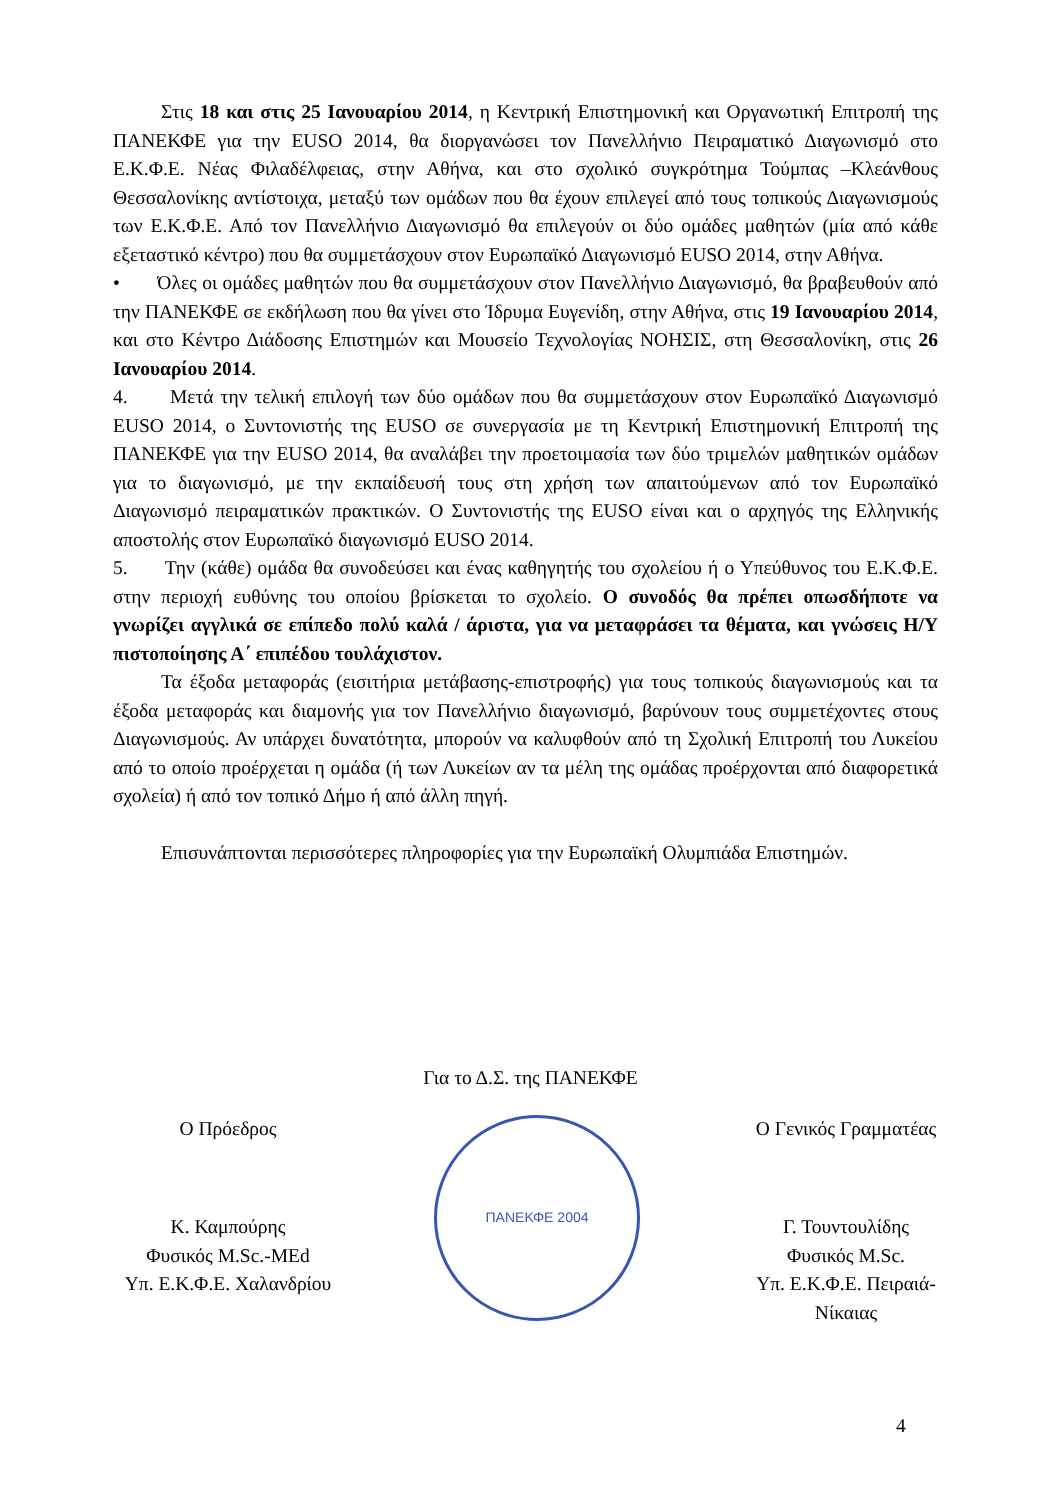Στις 18 και στις 25 Ιανουαρίου 2014, η Κεντρική Επιστημονική και Οργανωτική Επιτροπή της ΠΑΝΕΚΦΕ για την EUSO 2014, θα διοργανώσει τον Πανελλήνιο Πειραματικό Διαγωνισμό στο Ε.Κ.Φ.Ε. Νέας Φιλαδέλφειας, στην Αθήνα, και στο σχολικό συγκρότημα Τούμπας –Κλεάνθους Θεσσαλονίκης αντίστοιχα, μεταξύ των ομάδων που θα έχουν επιλεγεί από τους τοπικούς Διαγωνισμούς των Ε.Κ.Φ.Ε. Από τον Πανελλήνιο Διαγωνισμό θα επιλεγούν οι δύο ομάδες μαθητών (μία από κάθε εξεταστικό κέντρο) που θα συμμετάσχουν στον Ευρωπαϊκό Διαγωνισμό EUSO 2014, στην Αθήνα.
• Όλες οι ομάδες μαθητών που θα συμμετάσχουν στον Πανελλήνιο Διαγωνισμό, θα βραβευθούν από την ΠΑΝΕΚΦΕ σε εκδήλωση που θα γίνει στο Ίδρυμα Ευγενίδη, στην Αθήνα, στις 19 Ιανουαρίου 2014, και στο Κέντρο Διάδοσης Επιστημών και Μουσείο Τεχνολογίας ΝΟΗΣΙΣ, στη Θεσσαλονίκη, στις 26 Ιανουαρίου 2014.
4. Μετά την τελική επιλογή των δύο ομάδων που θα συμμετάσχουν στον Ευρωπαϊκό Διαγωνισμό EUSO 2014, ο Συντονιστής της EUSO σε συνεργασία με τη Κεντρική Επιστημονική Επιτροπή της ΠΑΝΕΚΦΕ για την EUSO 2014, θα αναλάβει την προετοιμασία των δύο τριμελών μαθητικών ομάδων για το διαγωνισμό, με την εκπαίδευσή τους στη χρήση των απαιτούμενων από τον Ευρωπαϊκό Διαγωνισμό πειραματικών πρακτικών. Ο Συντονιστής της EUSO είναι και ο αρχηγός της Ελληνικής αποστολής στον Ευρωπαϊκό διαγωνισμό EUSO 2014.
5. Την (κάθε) ομάδα θα συνοδεύσει και ένας καθηγητής του σχολείου ή ο Υπεύθυνος του Ε.Κ.Φ.Ε. στην περιοχή ευθύνης του οποίου βρίσκεται το σχολείο. Ο συνοδός θα πρέπει οπωσδήποτε να γνωρίζει αγγλικά σε επίπεδο πολύ καλά / άριστα, για να μεταφράσει τα θέματα, και γνώσεις Η/Υ πιστοποίησης Α΄ επιπέδου τουλάχιστον.
Τα έξοδα μεταφοράς (εισιτήρια μετάβασης-επιστροφής) για τους τοπικούς διαγωνισμούς και τα έξοδα μεταφοράς και διαμονής για τον Πανελλήνιο διαγωνισμό, βαρύνουν τους συμμετέχοντες στους Διαγωνισμούς. Αν υπάρχει δυνατότητα, μπορούν να καλυφθούν από τη Σχολική Επιτροπή του Λυκείου από το οποίο προέρχεται η ομάδα (ή των Λυκείων αν τα μέλη της ομάδας προέρχονται από διαφορετικά σχολεία) ή από τον τοπικό Δήμο ή από άλλη πηγή.
Επισυνάπτονται περισσότερες πληροφορίες για την Ευρωπαϊκή Ολυμπιάδα Επιστημών.
Για το Δ.Σ. της ΠΑΝΕΚΦΕ
Ο Πρόεδρος
Κ. Καμπούρης
Φυσικός M.Sc.-MEd
Υπ. Ε.Κ.Φ.Ε. Χαλανδρίου
ΠΑΝΕΚΦΕ 2004
Ο Γενικός Γραμματέας
Γ. Τουντουλίδης
Φυσικός M.Sc.
Υπ. Ε.Κ.Φ.Ε. Πειραιά- Νίκαιας
4